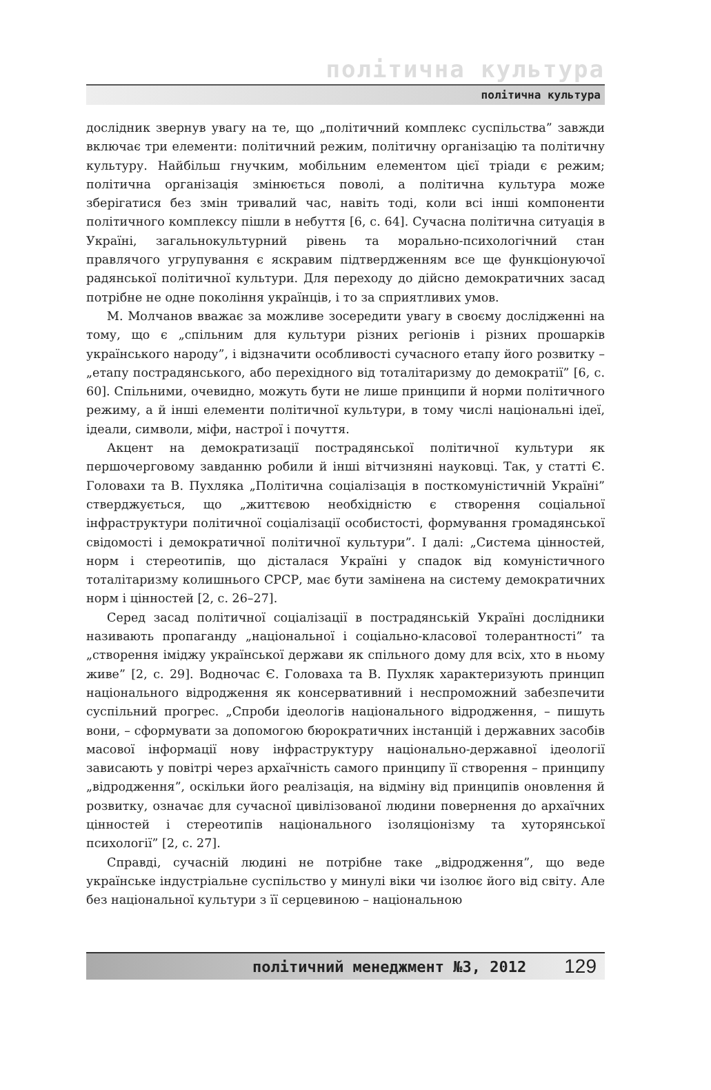політична культура
політична культура
дослідник звернув увагу на те, що „політичний комплекс суспільства” завжди включає три елементи: політичний режим, політичну організацію та політичну культуру. Найбільш гнучким, мобільним елементом цієї тріади є режим; політична організація змінюється поволі, а політична культура може зберігатися без змін тривалий час, навіть тоді, коли всі інші компоненти політичного комплексу пішли в небуття [6, с. 64]. Сучасна політична ситуація в Україні, загальнокультурний рівень та морально-психологічний стан правлячого угрупування є яскравим підтвердженням все ще функціонуючої радянської політичної культури. Для переходу до дійсно демократичних засад потрібне не одне покоління українців, і то за сприятливих умов.
М. Молчанов вважає за можливе зосередити увагу в своєму дослідженні на тому, що є „спільним для культури різних регіонів і різних прошарків українського народу”, і відзначити особливості сучасного етапу його розвитку – „етапу пострадянського, або перехідного від тоталітаризму до демократії” [6, с. 60]. Спільними, очевидно, можуть бути не лише принципи й норми політичного режиму, а й інші елементи політичної культури, в тому числі національні ідеї, ідеали, символи, міфи, настрої і почуття.
Акцент на демократизації пострадянської політичної культури як першочерговому завданню робили й інші вітчизняні науковці. Так, у статті Є. Головахи та В. Пухляка „Політична соціалізація в посткомуністичній Україні” стверджується, що „життєвою необхідністю є створення соціальної інфраструктури політичної соціалізації особистості, формування громадянської свідомості і демократичної політичної культури”. І далі: „Система цінностей, норм і стереотипів, що дісталася Україні у спадок від комуністичного тоталітаризму колишнього СРСР, має бути замінена на систему демократичних норм і цінностей [2, с. 26–27].
Серед засад політичної соціалізації в пострадянській Україні дослідники називають пропаганду „національної і соціально-класової толерантності” та „створення іміджу української держави як спільного дому для всіх, хто в ньому живе” [2, с. 29]. Водночас Є. Головаха та В. Пухляк характеризують принцип національного відродження як консервативний і неспроможний забезпечити суспільний прогрес. „Спроби ідеологів національного відродження, – пишуть вони, – сформувати за допомогою бюрократичних інстанцій і державних засобів масової інформації нову інфраструктуру національно-державної ідеології зависають у повітрі через архаїчність самого принципу її створення – принципу „відродження”, оскільки його реалізація, на відміну від принципів оновлення й розвитку, означає для сучасної цивілізованої людини повернення до архаїчних цінностей і стереотипів національного ізоляціонізму та хуторянської психології” [2, с. 27].
Справді, сучасній людині не потрібне таке „відродження”, що веде українське індустріальне суспільство у минулі віки чи ізолює його від світу. Але без національної культури з її серцевиною – національною
політичний менеджмент №3, 2012 129